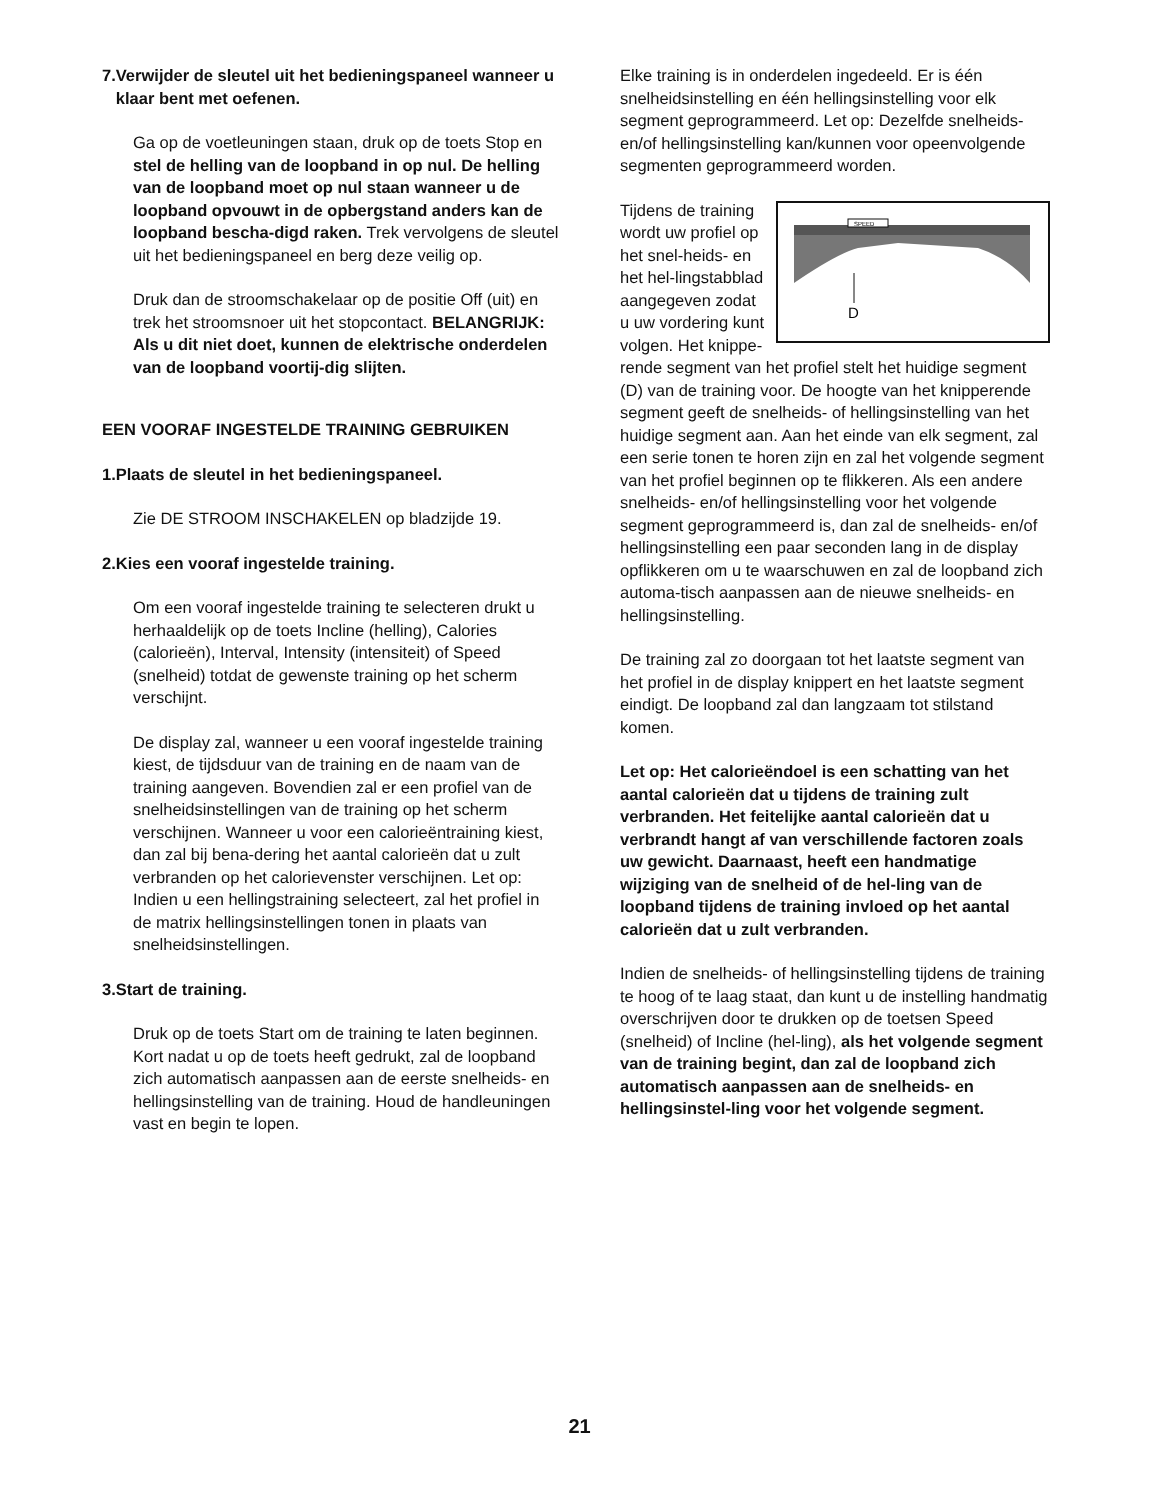7. Verwijder de sleutel uit het bedieningspaneel wanneer u klaar bent met oefenen.
Ga op de voetleuningen staan, druk op de toets Stop en stel de helling van de loopband in op nul. De helling van de loopband moet op nul staan wanneer u de loopband opvouwt in de opbergstand anders kan de loopband bescha-digd raken. Trek vervolgens de sleutel uit het bedieningspaneel en berg deze veilig op.
Druk dan de stroomschakelaar op de positie Off (uit) en trek het stroomsnoer uit het stopcontact. BELANGRIJK: Als u dit niet doet, kunnen de elektrische onderdelen van de loopband voortij-dig slijten.
EEN VOORAF INGESTELDE TRAINING GEBRUIKEN
1. Plaats de sleutel in het bedieningspaneel.
Zie DE STROOM INSCHAKELEN op bladzijde 19.
2. Kies een vooraf ingestelde training.
Om een vooraf ingestelde training te selecteren drukt u herhaaldelijk op de toets Incline (helling), Calories (calorieën), Interval, Intensity (intensiteit) of Speed (snelheid) totdat de gewenste training op het scherm verschijnt.
De display zal, wanneer u een vooraf ingestelde training kiest, de tijdsduur van de training en de naam van de training aangeven. Bovendien zal er een profiel van de snelheidsinstellingen van de training op het scherm verschijnen. Wanneer u voor een calorieëntraining kiest, dan zal bij bena-dering het aantal calorieën dat u zult verbranden op het calorievenster verschijnen. Let op: Indien u een hellingstraining selecteert, zal het profiel in de matrix hellingsinstellingen tonen in plaats van snelheidsinstellingen.
3. Start de training.
Druk op de toets Start om de training te laten beginnen. Kort nadat u op de toets heeft gedrukt, zal de loopband zich automatisch aanpassen aan de eerste snelheids- en hellingsinstelling van de training. Houd de handleuningen vast en begin te lopen.
Elke training is in onderdelen ingedeeld. Er is één snelheidsinstelling en één hellingsinstelling voor elk segment geprogrammeerd. Let op: Dezelfde snelheids- en/of hellingsinstelling kan/kunnen voor opeenvolgende segmenten geprogrammeerd worden.
SPEED
D
Tijdens de training wordt uw profiel op het snel-heids- en het hel-lingstabblad aangegeven zodat u uw vordering kunt volgen. Het knippe-rende segment van het profiel stelt het huidige segment (D) van de training voor. De hoogte van het knipperende segment geeft de snelheids- of hellingsinstelling van het huidige segment aan. Aan het einde van elk segment, zal een serie tonen te horen zijn en zal het volgende segment van het profiel beginnen op te flikkeren. Als een andere snelheids- en/of hellingsinstelling voor het volgende segment geprogrammeerd is, dan zal de snelheids- en/of hellingsinstelling een paar seconden lang in de display opflikkeren om u te waarschuwen en zal de loopband zich automa-tisch aanpassen aan de nieuwe snelheids- en hellingsinstelling.
De training zal zo doorgaan tot het laatste segment van het profiel in de display knippert en het laatste segment eindigt. De loopband zal dan langzaam tot stilstand komen.
Let op: Het calorieëndoel is een schatting van het aantal calorieën dat u tijdens de training zult verbranden. Het feitelijke aantal calorieën dat u verbrandt hangt af van verschillende factoren zoals uw gewicht. Daarnaast, heeft een handmatige wijziging van de snelheid of de hel-ling van de loopband tijdens de training invloed op het aantal calorieën dat u zult verbranden.
Indien de snelheids- of hellingsinstelling tijdens de training te hoog of te laag staat, dan kunt u de instelling handmatig overschrijven door te drukken op de toetsen Speed (snelheid) of Incline (hel-ling), als het volgende segment van de training begint, dan zal de loopband zich automatisch aanpassen aan de snelheids- en hellingsinstel-ling voor het volgende segment.
21